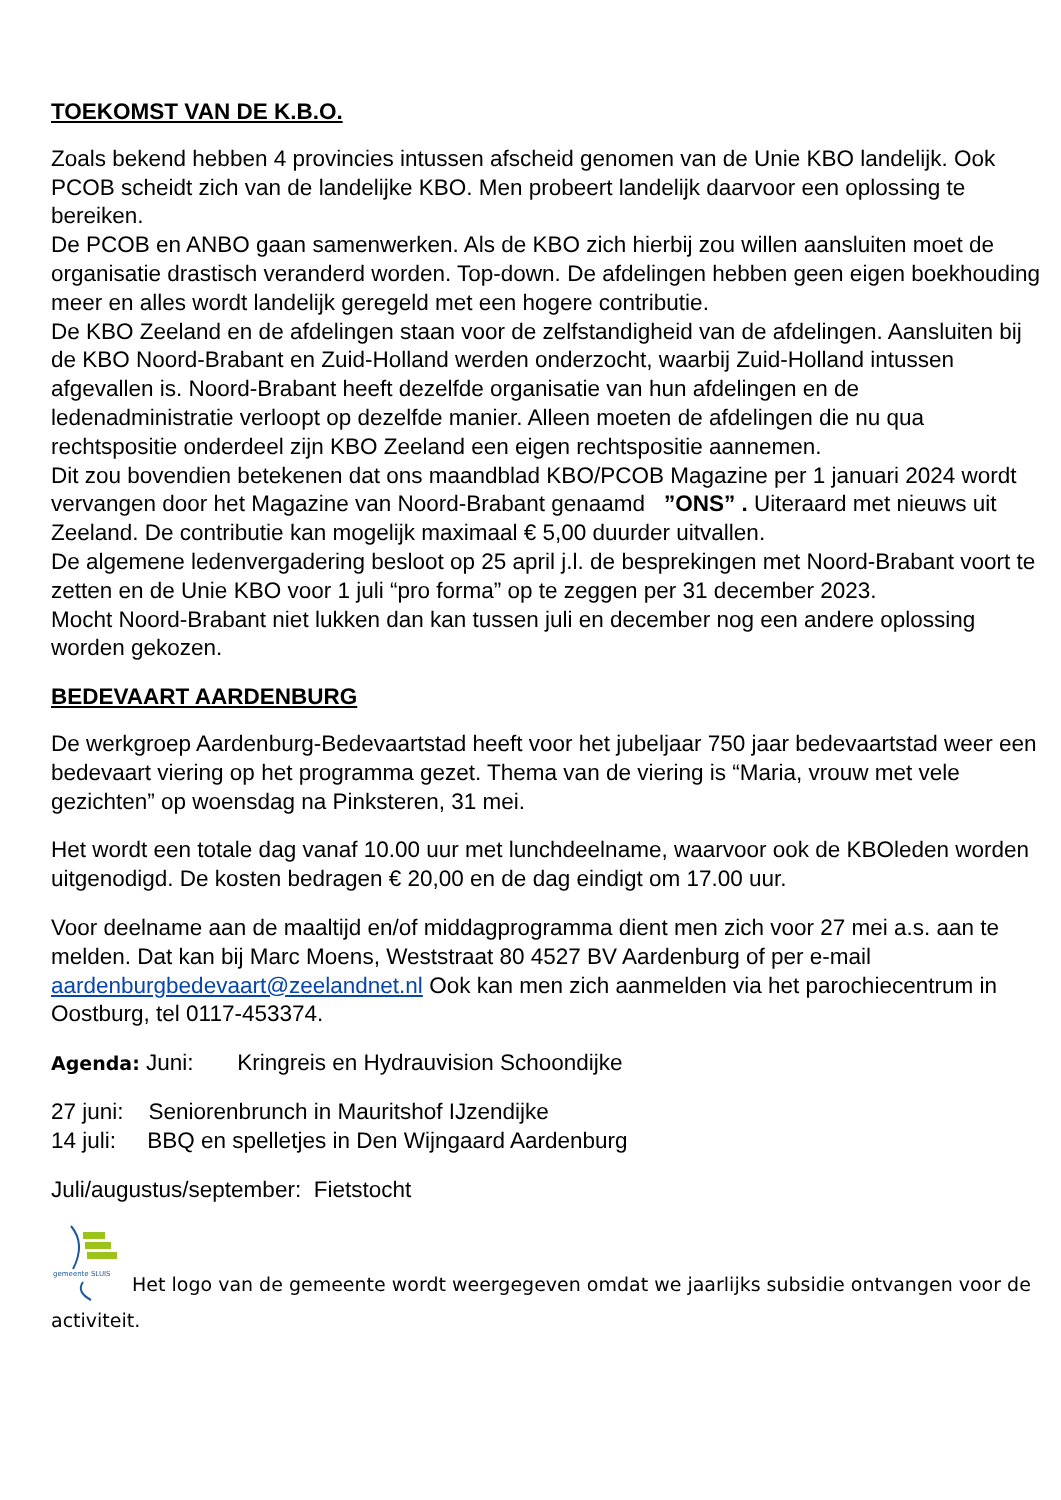TOEKOMST VAN DE K.B.O.
Zoals bekend hebben 4 provincies intussen afscheid genomen van de Unie KBO landelijk. Ook PCOB scheidt zich van de landelijke KBO. Men probeert landelijk daarvoor een oplossing te bereiken.
De PCOB en ANBO gaan samenwerken. Als de KBO zich hierbij zou willen aansluiten moet de organisatie drastisch veranderd worden. Top-down. De afdelingen hebben geen eigen boekhouding meer en alles wordt landelijk geregeld met een hogere contributie.
De KBO Zeeland en de afdelingen staan voor de zelfstandigheid van de afdelingen. Aansluiten bij de KBO Noord-Brabant en Zuid-Holland werden onderzocht, waarbij Zuid-Holland intussen afgevallen is. Noord-Brabant heeft dezelfde organisatie van hun afdelingen en de ledenadministratie verloopt op dezelfde manier. Alleen moeten de afdelingen die nu qua rechtspositie onderdeel zijn KBO Zeeland een eigen rechtspositie aannemen.
Dit zou bovendien betekenen dat ons maandblad KBO/PCOB Magazine per 1 januari 2024 wordt vervangen door het Magazine van Noord-Brabant genaamd ”ONS” . Uiteraard met nieuws uit Zeeland. De contributie kan mogelijk maximaal € 5,00 duurder uitvallen.
De algemene ledenvergadering besloot op 25 april j.l. de besprekingen met Noord-Brabant voort te zetten en de Unie KBO voor 1 juli “pro forma” op te zeggen per 31 december 2023.
Mocht Noord-Brabant niet lukken dan kan tussen juli en december nog een andere oplossing worden gekozen.
BEDEVAART AARDENBURG
De werkgroep Aardenburg-Bedevaartstad heeft voor het jubeljaar 750 jaar bedevaartstad weer een bedevaart viering op het programma gezet. Thema van de viering is “Maria, vrouw met vele gezichten” op woensdag na Pinksteren, 31 mei.
Het wordt een totale dag vanaf 10.00 uur met lunchdeelname, waarvoor ook de KBOleden worden uitgenodigd. De kosten bedragen € 20,00 en de dag eindigt om 17.00 uur.
Voor deelname aan de maaltijd en/of middagprogramma dient men zich voor 27 mei a.s. aan te melden. Dat kan bij Marc Moens, Weststraat 80 4527 BV Aardenburg of per e-mail aardenburgbedevaart@zeelandnet.nl Ook kan men zich aanmelden via het parochiecentrum in Oostburg, tel 0117-453374.
Agenda: Juni: Kringreis en Hydrauvision Schoondijke
27 juni: Seniorenbrunch in Mauritshof IJzendijke
14 juli: BBQ en spelletjes in Den Wijngaard Aardenburg
Juli/augustus/september: Fietstocht
gemeente SLUIS
Het logo van de gemeente wordt weergegeven omdat we jaarlijks subsidie ontvangen voor de activiteit.